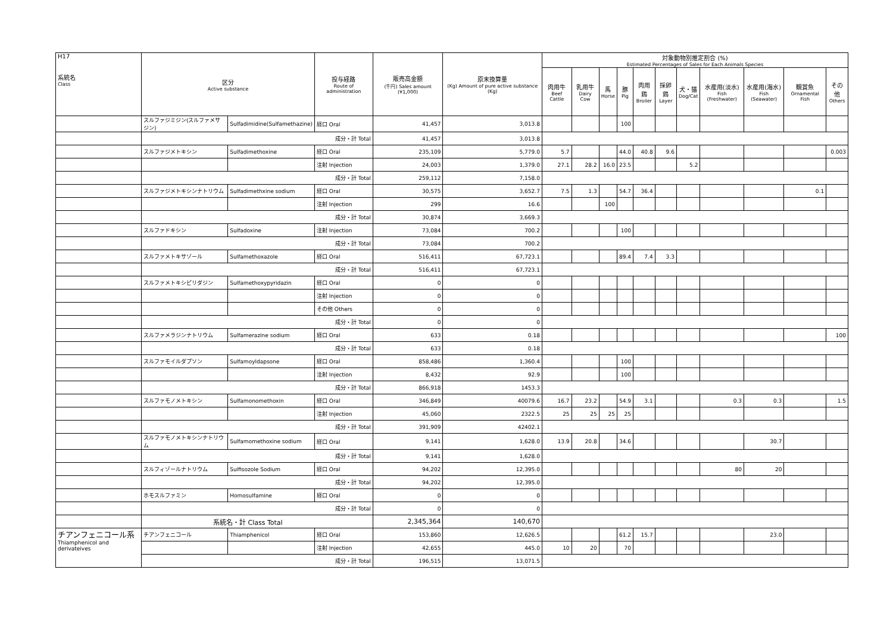| H17 系統名 Class | 区分 Active substance | | 投与経路 Route of administration | 販売高金額 (千円) Sales amount (¥1,000) | 原末換算量 (Kg) Amount of pure active substance (Kg) | 対象動物別推定割合 (%) Estimated Percentages of Sales for Each Animals Species | | | | | | | | | | |
| --- | --- | --- | --- | --- | --- | --- | --- | --- | --- | --- | --- | --- | --- | --- | --- | --- |
| | | | | | | 肉用牛 Beef Cattle | 乳用牛 Dairy Cow | 馬 Horse | 豚 Pig | 肉用鶏 Broiler | 採卵鶏 Layer | 犬・猫 Dog/Cat | 水産用(淡水) Fish (Freshwater) | 水産用(海水) Fish (Seawater) | 観賞魚 Ornamental Fish | その他 Others |
| | スルファジミジン(スルファメサジン) | Sulfadimidine(Sulfamethazine) | 経口 Oral | 41,457 | 3,013.8 | | | | 100 | | | | | | | |
| | 成分・計 Total | | | 41,457 | 3,013.8 | | | | | | | | | | | |
| | スルファジメトキシン | Sulfadimethoxine | 経口 Oral | 235,109 | 5,779.0 | 5.7 | | | 44.0 | 40.8 | 9.6 | | | | | 0.003 |
| | | | 注射 Injection | 24,003 | 1,379.0 | 27.1 | 28.2 | 16.0 | 23.5 | | | 5.2 | | | | |
| | 成分・計 Total | | | 259,112 | 7,158.0 | | | | | | | | | | | |
| | スルファジメトキシンナトリウム | Sulfadimethxine sodium | 経口 Oral | 30,575 | 3,652.7 | 7.5 | 1.3 | | 54.7 | 36.4 | | | | | 0.1 | |
| | | | 注射 Injection | 299 | 16.6 | | | 100 | | | | | | | | |
| | 成分・計 Total | | | 30,874 | 3,669.3 | | | | | | | | | | | |
| | スルファドキシン | Sulfadoxine | 注射 Injection | 73,084 | 700.2 | | | | 100 | | | | | | | |
| | 成分・計 Total | | | 73,084 | 700.2 | | | | | | | | | | | |
| | スルファメトキサゾール | Sulfamethoxazole | 経口 Oral | 516,411 | 67,723.1 | | | | 89.4 | 7.4 | 3.3 | | | | | |
| | 成分・計 Total | | | 516,411 | 67,723.1 | | | | | | | | | | | |
| | スルファメトキシピリダジン | Sulfamethoxypyridazin | 経口 Oral | 0 | 0 | | | | | | | | | | | |
| | | | 注射 Injection | 0 | 0 | | | | | | | | | | | |
| | | | その他 Others | 0 | 0 | | | | | | | | | | | |
| | 成分・計 Total | | | 0 | 0 | | | | | | | | | | | |
| | スルファメラジンナトリウム | Sulfamerazine sodium | 経口 Oral | 633 | 0.18 | | | | | | | | | | | 100 |
| | 成分・計 Total | | | 633 | 0.18 | | | | | | | | | | | |
| | スルファモイルダプソン | Sulfamoyldapsone | 経口 Oral | 858,486 | 1,360.4 | | | | 100 | | | | | | | |
| | | | 注射 Injection | 8,432 | 92.9 | | | | 100 | | | | | | | |
| | 成分・計 Total | | | 866,918 | 1453.3 | | | | | | | | | | | |
| | スルファモノメトキシン | Sulfamonomethoxin | 経口 Oral | 346,849 | 40079.6 | 16.7 | 23.2 | | 54.9 | 3.1 | | | 0.3 | 0.3 | | 1.5 |
| | | | 注射 Injection | 45,060 | 2322.5 | 25 | 25 | 25 | 25 | | | | | | | |
| | 成分・計 Total | | | 391,909 | 42402.1 | | | | | | | | | | | |
| | スルファモノメトキシンナトリウム | Sulfamomethoxine sodium | 経口 Oral | 9,141 | 1,628.0 | 13.9 | 20.8 | | 34.6 | | | | | 30.7 | | |
| | 成分・計 Total | | | 9,141 | 1,628.0 | | | | | | | | | | | |
| | スルフィゾールナトリウム | Sulfisozole Sodium | 経口 Oral | 94,202 | 12,395.0 | | | | | | | | 80 | 20 | | |
| | 成分・計 Total | | | 94,202 | 12,395.0 | | | | | | | | | | | |
| | ホモスルファミン | Homosulfamine | 経口 Oral | 0 | 0 | | | | | | | | | | | |
| | 成分・計 Total | | | 0 | 0 | | | | | | | | | | | |
| | 系統名・計 Class Total | | | 2,345,364 | 140,670 | | | | | | | | | | | |
| チアンフェニコール系 Thiamphenicol and derivateives | チアンフェニコール | Thiamphenicol | 経口 Oral | 153,860 | 12,626.5 | | | | 61.2 | 15.7 | | | | 23.0 | | |
| | | | 注射 Injection | 42,655 | 445.0 | 10 | 20 | | 70 | | | | | | | |
| | 成分・計 Total | | | 196,515 | 13,071.5 | | | | | | | | | | | |